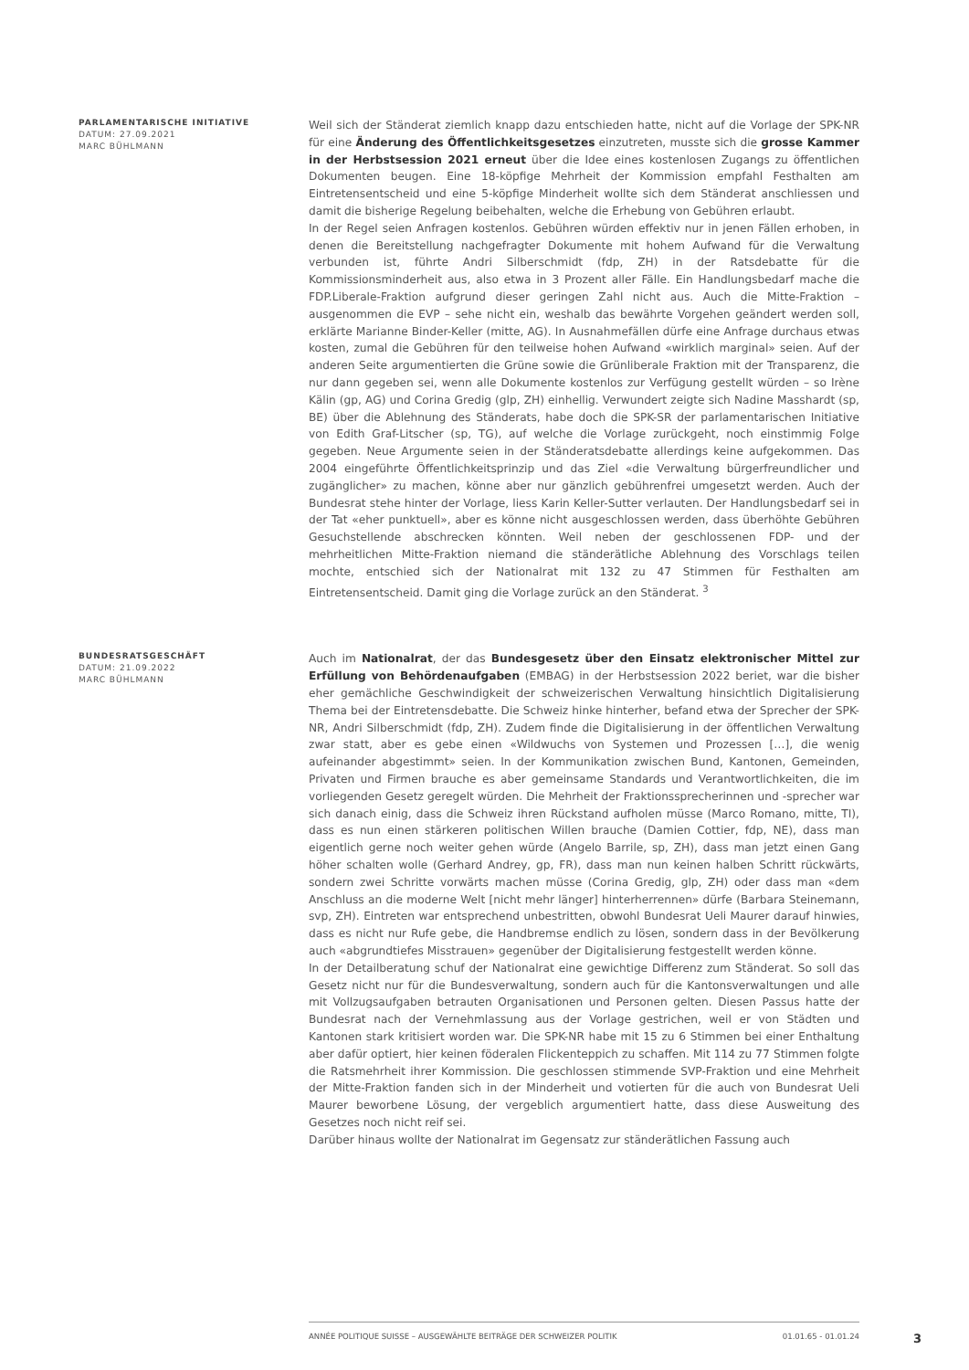PARLAMENTARISCHE INITIATIVE
DATUM: 27.09.2021
MARC BÜHLMANN
Weil sich der Ständerat ziemlich knapp dazu entschieden hatte, nicht auf die Vorlage der SPK-NR für eine Änderung des Öffentlichkeitsgesetzes einzutreten, musste sich die grosse Kammer in der Herbstsession 2021 erneut über die Idee eines kostenlosen Zugangs zu öffentlichen Dokumenten beugen. Eine 18-köpfige Mehrheit der Kommission empfahl Festhalten am Eintretensentscheid und eine 5-köpfige Minderheit wollte sich dem Ständerat anschliessen und damit die bisherige Regelung beibehalten, welche die Erhebung von Gebühren erlaubt.
In der Regel seien Anfragen kostenlos. Gebühren würden effektiv nur in jenen Fällen erhoben, in denen die Bereitstellung nachgefragter Dokumente mit hohem Aufwand für die Verwaltung verbunden ist, führte Andri Silberschmidt (fdp, ZH) in der Ratsdebatte für die Kommissionsminderheit aus, also etwa in 3 Prozent aller Fälle. Ein Handlungsbedarf mache die FDP.Liberale-Fraktion aufgrund dieser geringen Zahl nicht aus. Auch die Mitte-Fraktion – ausgenommen die EVP – sehe nicht ein, weshalb das bewährte Vorgehen geändert werden soll, erklärte Marianne Binder-Keller (mitte, AG). In Ausnahmefällen dürfe eine Anfrage durchaus etwas kosten, zumal die Gebühren für den teilweise hohen Aufwand «wirklich marginal» seien. Auf der anderen Seite argumentierten die Grüne sowie die Grünliberale Fraktion mit der Transparenz, die nur dann gegeben sei, wenn alle Dokumente kostenlos zur Verfügung gestellt würden – so Irène Kälin (gp, AG) und Corina Gredig (glp, ZH) einhellig. Verwundert zeigte sich Nadine Masshardt (sp, BE) über die Ablehnung des Ständerats, habe doch die SPK-SR der parlamentarischen Initiative von Edith Graf-Litscher (sp, TG), auf welche die Vorlage zurückgeht, noch einstimmig Folge gegeben. Neue Argumente seien in der Ständeratsdebatte allerdings keine aufgekommen. Das 2004 eingeführte Öffentlichkeitsprinzip und das Ziel «die Verwaltung bürgerfreundlicher und zugänglicher» zu machen, könne aber nur gänzlich gebührenfrei umgesetzt werden. Auch der Bundesrat stehe hinter der Vorlage, liess Karin Keller-Sutter verlauten. Der Handlungsbedarf sei in der Tat «eher punktuell», aber es könne nicht ausgeschlossen werden, dass überhöhte Gebühren Gesuchstellende abschrecken könnten. Weil neben der geschlossenen FDP- und der mehrheitlichen Mitte-Fraktion niemand die ständerätliche Ablehnung des Vorschlags teilen mochte, entschied sich der Nationalrat mit 132 zu 47 Stimmen für Festhalten am Eintretensentscheid. Damit ging die Vorlage zurück an den Ständerat. <sup>3</sup>
BUNDESRATSGESCHÄFT
DATUM: 21.09.2022
MARC BÜHLMANN
Auch im Nationalrat, der das Bundesgesetz über den Einsatz elektronischer Mittel zur Erfüllung von Behördenaufgaben (EMBAG) in der Herbstsession 2022 beriet, war die bisher eher gemächliche Geschwindigkeit der schweizerischen Verwaltung hinsichtlich Digitalisierung Thema bei der Eintretensdebatte. Die Schweiz hinke hinterher, befand etwa der Sprecher der SPK-NR, Andri Silberschmidt (fdp, ZH). Zudem finde die Digitalisierung in der öffentlichen Verwaltung zwar statt, aber es gebe einen «Wildwuchs von Systemen und Prozessen […], die wenig aufeinander abgestimmt» seien. In der Kommunikation zwischen Bund, Kantonen, Gemeinden, Privaten und Firmen brauche es aber gemeinsame Standards und Verantwortlichkeiten, die im vorliegenden Gesetz geregelt würden. Die Mehrheit der Fraktionssprecherinnen und -sprecher war sich danach einig, dass die Schweiz ihren Rückstand aufholen müsse (Marco Romano, mitte, TI), dass es nun einen stärkeren politischen Willen brauche (Damien Cottier, fdp, NE), dass man eigentlich gerne noch weiter gehen würde (Angelo Barrile, sp, ZH), dass man jetzt einen Gang höher schalten wolle (Gerhard Andrey, gp, FR), dass man nun keinen halben Schritt rückwärts, sondern zwei Schritte vorwärts machen müsse (Corina Gredig, glp, ZH) oder dass man «dem Anschluss an die moderne Welt [nicht mehr länger] hinterherrennen» dürfe (Barbara Steinemann, svp, ZH). Eintreten war entsprechend unbestritten, obwohl Bundesrat Ueli Maurer darauf hinwies, dass es nicht nur Rufe gebe, die Handbremse endlich zu lösen, sondern dass in der Bevölkerung auch «abgrundtiefes Misstrauen» gegenüber der Digitalisierung festgestellt werden könne.
In der Detailberatung schuf der Nationalrat eine gewichtige Differenz zum Ständerat. So soll das Gesetz nicht nur für die Bundesverwaltung, sondern auch für die Kantonsverwaltungen und alle mit Vollzugsaufgaben betrauten Organisationen und Personen gelten. Diesen Passus hatte der Bundesrat nach der Vernehmlassung aus der Vorlage gestrichen, weil er von Städten und Kantonen stark kritisiert worden war. Die SPK-NR habe mit 15 zu 6 Stimmen bei einer Enthaltung aber dafür optiert, hier keinen föderalen Flickenteppich zu schaffen. Mit 114 zu 77 Stimmen folgte die Ratsmehrheit ihrer Kommission. Die geschlossen stimmende SVP-Fraktion und eine Mehrheit der Mitte-Fraktion fanden sich in der Minderheit und votierten für die auch von Bundesrat Ueli Maurer beworbene Lösung, der vergeblich argumentiert hatte, dass diese Ausweitung des Gesetzes noch nicht reif sei.
Darüber hinaus wollte der Nationalrat im Gegensatz zur ständerätlichen Fassung auch
ANNÉE POLITIQUE SUISSE – AUSGEWÄHLTE BEITRÄGE DER SCHWEIZER POLITIK 01.01.65 - 01.01.24
3